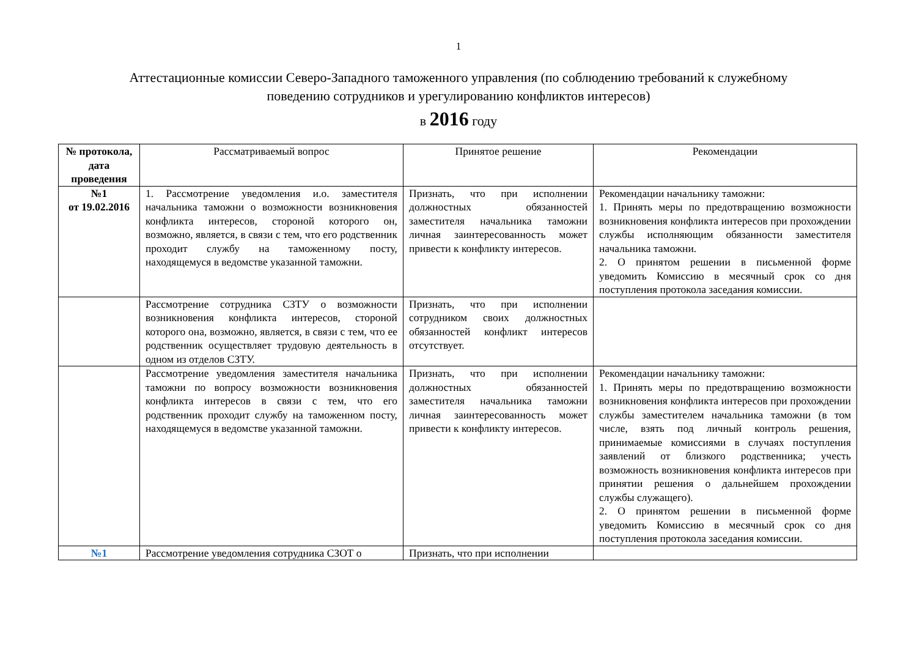1
Аттестационные комиссии Северо-Западного таможенного управления (по соблюдению требований к служебному поведению сотрудников и урегулированию конфликтов интересов)
в 2016 году
| № протокола, дата проведения | Рассматриваемый вопрос | Принятое решение | Рекомендации |
| --- | --- | --- | --- |
| №1 от 19.02.2016 | 1. Рассмотрение уведомления и.о. заместителя начальника таможни о возможности возникновения конфликта интересов, стороной которого он, возможно, является, в связи с тем, что его родственник проходит службу на таможенному посту, находящемуся в ведомстве указанной таможни. | Признать, что при исполнении должностных обязанностей заместителя начальника таможни личная заинтересованность может привести к конфликту интересов. | Рекомендации начальнику таможни: 1. Принять меры по предотвращению возможности возникновения конфликта интересов при прохождении службы исполняющим обязанности заместителя начальника таможни. 2. О принятом решении в письменной форме уведомить Комиссию в месячный срок со дня поступления протокола заседания комиссии. |
| | Рассмотрение сотрудника СЗТУ о возможности возникновения конфликта интересов, стороной которого она, возможно, является, в связи с тем, что ее родственник осуществляет трудовую деятельность в одном из отделов СЗТУ. | Признать, что при исполнении сотрудником своих должностных обязанностей конфликт интересов отсутствует. | |
| | Рассмотрение уведомления заместителя начальника таможни по вопросу возможности возникновения конфликта интересов в связи с тем, что его родственник проходит службу на таможенном посту, находящемуся в ведомстве указанной таможни. | Признать, что при исполнении должностных обязанностей заместителя начальника таможни личная заинтересованность может привести к конфликту интересов. | Рекомендации начальнику таможни: 1. Принять меры по предотвращению возможности возникновения конфликта интересов при прохождении службы заместителем начальника таможни (в том числе, взять под личный контроль решения, принимаемые комиссиями в случаях поступления заявлений от близкого родственника; учесть возможность возникновения конфликта интересов при принятии решения о дальнейшем прохождении службы служащего). 2. О принятом решении в письменной форме уведомить Комиссию в месячный срок со дня поступления протокола заседания комиссии. |
| №1 | Рассмотрение уведомления сотрудника СЗОТ о | Признать, что при исполнении | |